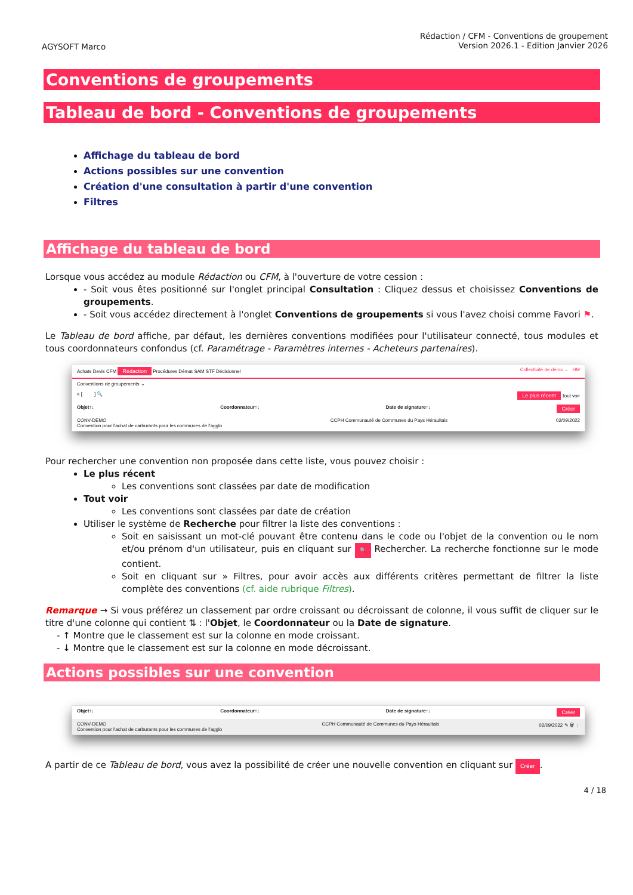AGYSOFT Marco
Rédaction / CFM - Conventions de groupement
Version 2026.1 - Edition Janvier 2026
Conventions de groupements
Tableau de bord - Conventions de groupements
Affichage du tableau de bord
Actions possibles sur une convention
Création d'une consultation à partir d'une convention
Filtres
Affichage du tableau de bord
Lorsque vous accédez au module Rédaction ou CFM, à l'ouverture de votre cession :
- Soit vous êtes positionné sur l'onglet principal Consultation : Cliquez dessus et choisissez Conventions de groupements.
- Soit vous accédez directement à l'onglet Conventions de groupements si vous l'avez choisi comme Favori ⚑.
Le Tableau de bord affiche, par défaut, les dernières conventions modifiées pour l'utilisateur connecté, tous modules et tous coordonnateurs confondus (cf. Paramétrage - Paramètres internes - Acheteurs partenaires).
Achats Devis CFM Rédaction Procédures Démat SAM STF Décisionnel Collectivité de démo ⌄ HM
Conventions de groupements ⌄
» [ ] 🔍 Le plus récent Tout voir
Objet↑↓ Coordonnateur↑↓ Date de signature↑↓ Créer
CONV-DEMO
Convention pour l'achat de carburants pour les communes de l'agglo CCPH Communauté de Communes du Pays Héraultais 02/09/2022
Pour rechercher une convention non proposée dans cette liste, vous pouvez choisir :
Le plus récent
Les conventions sont classées par date de modification
Tout voir
Les conventions sont classées par date de création
Utiliser le système de Recherche pour filtrer la liste des conventions :
Soit en saisissant un mot-clé pouvant être contenu dans le code ou l'objet de la convention ou le nom et/ou prénom d'un utilisateur, puis en cliquant sur 🔍 Rechercher. La recherche fonctionne sur le mode contient.
Soit en cliquant sur » Filtres, pour avoir accès aux différents critères permettant de filtrer la liste complète des conventions (cf. aide rubrique Filtres).
Remarque → Si vous préférez un classement par ordre croissant ou décroissant de colonne, il vous suffit de cliquer sur le titre d'une colonne qui contient ⇅ : l'Objet, le Coordonnateur ou la Date de signature.
- ↑ Montre que le classement est sur la colonne en mode croissant.
- ↓ Montre que le classement est sur la colonne en mode décroissant.
Actions possibles sur une convention
Objet↑↓ Coordonnateur↑↓ Date de signature↑↓ Créer
CONV-DEMO
Convention pour l'achat de carburants pour les communes de l'agglo CCPH Communauté de Communes du Pays Héraultais 02/09/2022 ✎ 🗑 ⋮
A partir de ce Tableau de bord, vous avez la possibilité de créer une nouvelle convention en cliquant sur Créer.
4 / 18